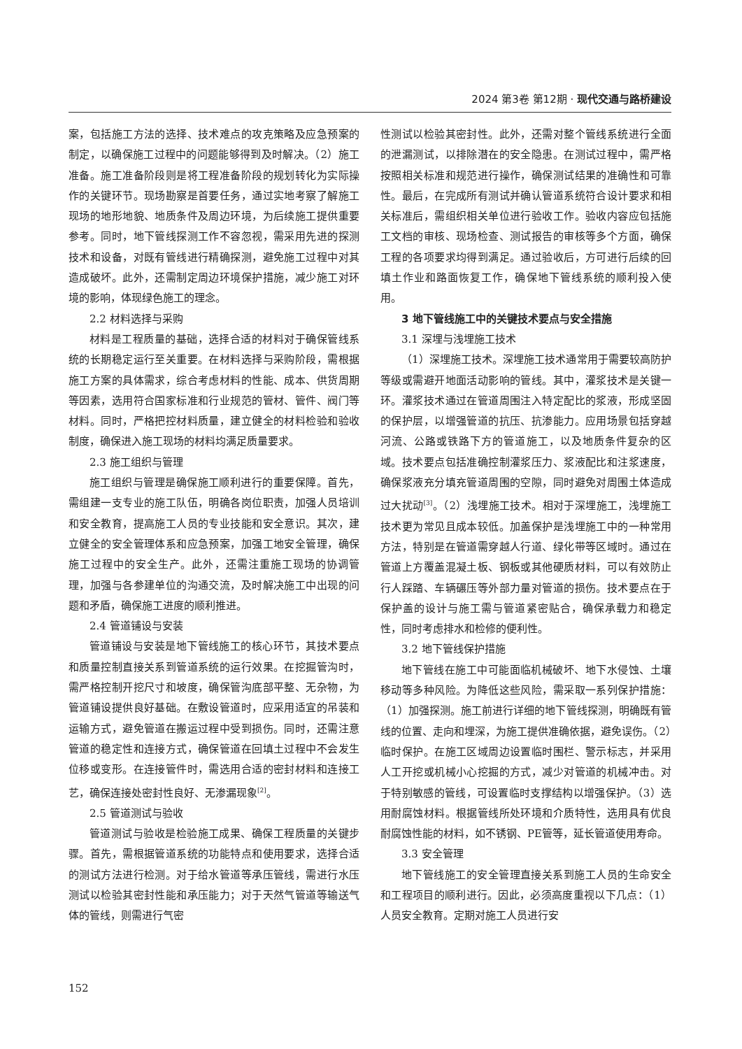2024 第3卷 第12期 · 现代交通与路桥建设
案，包括施工方法的选择、技术难点的攻克策略及应急预案的制定，以确保施工过程中的问题能够得到及时解决。（2）施工准备。施工准备阶段则是将工程准备阶段的规划转化为实际操作的关键环节。现场勘察是首要任务，通过实地考察了解施工现场的地形地貌、地质条件及周边环境，为后续施工提供重要参考。同时，地下管线探测工作不容忽视，需采用先进的探测技术和设备，对既有管线进行精确探测，避免施工过程中对其造成破坏。此外，还需制定周边环境保护措施，减少施工对环境的影响，体现绿色施工的理念。
2.2 材料选择与采购
材料是工程质量的基础，选择合适的材料对于确保管线系统的长期稳定运行至关重要。在材料选择与采购阶段，需根据施工方案的具体需求，综合考虑材料的性能、成本、供货周期等因素，选用符合国家标准和行业规范的管材、管件、阀门等材料。同时，严格把控材料质量，建立健全的材料检验和验收制度，确保进入施工现场的材料均满足质量要求。
2.3 施工组织与管理
施工组织与管理是确保施工顺利进行的重要保障。首先，需组建一支专业的施工队伍，明确各岗位职责，加强人员培训和安全教育，提高施工人员的专业技能和安全意识。其次，建立健全的安全管理体系和应急预案，加强工地安全管理，确保施工过程中的安全生产。此外，还需注重施工现场的协调管理，加强与各参建单位的沟通交流，及时解决施工中出现的问题和矛盾，确保施工进度的顺利推进。
2.4 管道铺设与安装
管道铺设与安装是地下管线施工的核心环节，其技术要点和质量控制直接关系到管道系统的运行效果。在挖掘管沟时，需严格控制开挖尺寸和坡度，确保管沟底部平整、无杂物，为管道铺设提供良好基础。在敷设管道时，应采用适宜的吊装和运输方式，避免管道在搬运过程中受到损伤。同时，还需注意管道的稳定性和连接方式，确保管道在回填土过程中不会发生位移或变形。在连接管件时，需选用合适的密封材料和连接工艺，确保连接处密封性良好、无渗漏现象<sup>[2]</sup>。
2.5 管道测试与验收
管道测试与验收是检验施工成果、确保工程质量的关键步骤。首先，需根据管道系统的功能特点和使用要求，选择合适的测试方法进行检测。对于给水管道等承压管线，需进行水压测试以检验其密封性能和承压能力；对于天然气管道等输送气体的管线，则需进行气密
性测试以检验其密封性。此外，还需对整个管线系统进行全面的泄漏测试，以排除潜在的安全隐患。在测试过程中，需严格按照相关标准和规范进行操作，确保测试结果的准确性和可靠性。最后，在完成所有测试并确认管道系统符合设计要求和相关标准后，需组织相关单位进行验收工作。验收内容应包括施工文档的审核、现场检查、测试报告的审核等多个方面，确保工程的各项要求均得到满足。通过验收后，方可进行后续的回填土作业和路面恢复工作，确保地下管线系统的顺利投入使用。
3 地下管线施工中的关键技术要点与安全措施
3.1 深埋与浅埋施工技术
（1）深埋施工技术。深埋施工技术通常用于需要较高防护等级或需避开地面活动影响的管线。其中，灌浆技术是关键一环。灌浆技术通过在管道周围注入特定配比的浆液，形成坚固的保护层，以增强管道的抗压、抗渗能力。应用场景包括穿越河流、公路或铁路下方的管道施工，以及地质条件复杂的区域。技术要点包括准确控制灌浆压力、浆液配比和注浆速度，确保浆液充分填充管道周围的空隙，同时避免对周围土体造成过大扰动<sup>[3]</sup>。（2）浅埋施工技术。相对于深埋施工，浅埋施工技术更为常见且成本较低。加盖保护是浅埋施工中的一种常用方法，特别是在管道需穿越人行道、绿化带等区域时。通过在管道上方覆盖混凝土板、钢板或其他硬质材料，可以有效防止行人踩踏、车辆碾压等外部力量对管道的损伤。技术要点在于保护盖的设计与施工需与管道紧密贴合，确保承载力和稳定性，同时考虑排水和检修的便利性。
3.2 地下管线保护措施
地下管线在施工中可能面临机械破坏、地下水侵蚀、土壤移动等多种风险。为降低这些风险，需采取一系列保护措施：（1）加强探测。施工前进行详细的地下管线探测，明确既有管线的位置、走向和埋深，为施工提供准确依据，避免误伤。（2）临时保护。在施工区域周边设置临时围栏、警示标志，并采用人工开挖或机械小心挖掘的方式，减少对管道的机械冲击。对于特别敏感的管线，可设置临时支撑结构以增强保护。（3）选用耐腐蚀材料。根据管线所处环境和介质特性，选用具有优良耐腐蚀性能的材料，如不锈钢、PE管等，延长管道使用寿命。
3.3 安全管理
地下管线施工的安全管理直接关系到施工人员的生命安全和工程项目的顺利进行。因此，必须高度重视以下几点：（1）人员安全教育。定期对施工人员进行安
152